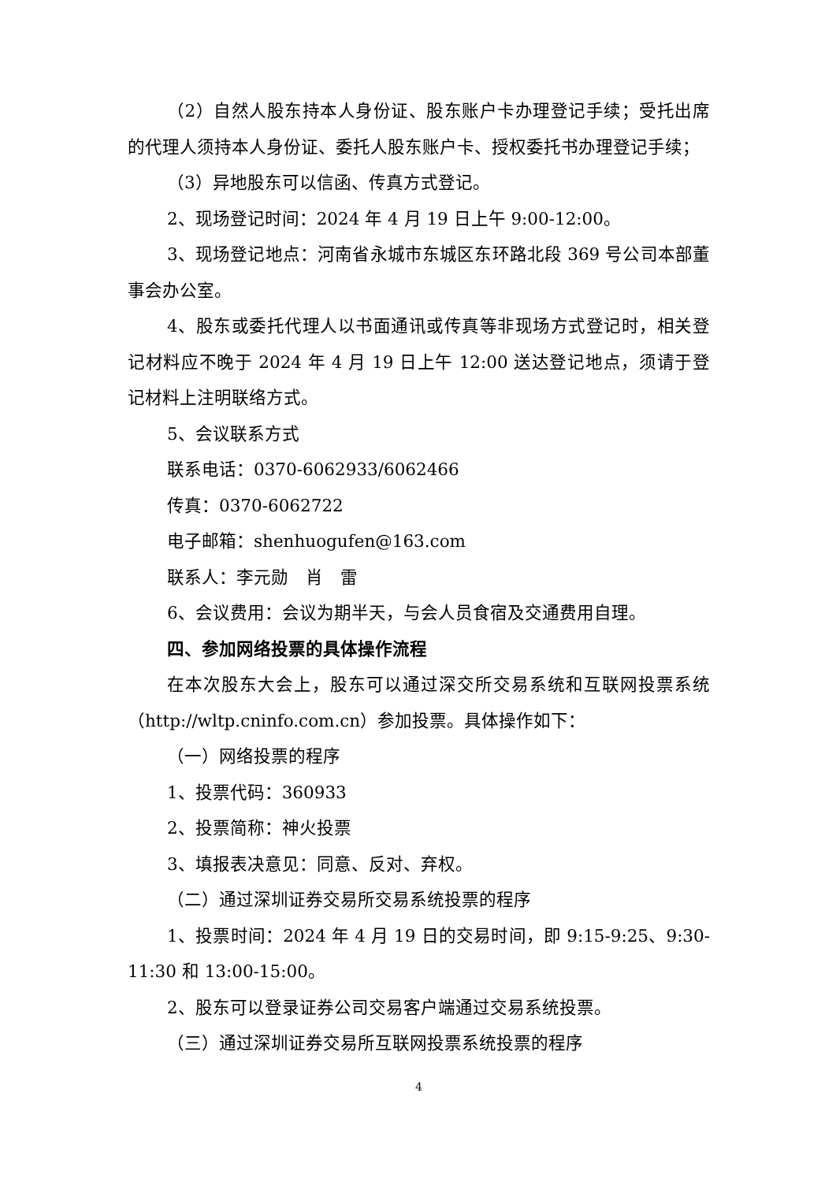（2）自然人股东持本人身份证、股东账户卡办理登记手续；受托出席的代理人须持本人身份证、委托人股东账户卡、授权委托书办理登记手续；
（3）异地股东可以信函、传真方式登记。
2、现场登记时间：2024 年 4 月 19 日上午 9:00-12:00。
3、现场登记地点：河南省永城市东城区东环路北段 369 号公司本部董事会办公室。
4、股东或委托代理人以书面通讯或传真等非现场方式登记时，相关登记材料应不晚于 2024 年 4 月 19 日上午 12:00 送达登记地点，须请于登记材料上注明联络方式。
5、会议联系方式
联系电话：0370-6062933/6062466
传真：0370-6062722
电子邮箱：shenhuogufen@163.com
联系人：李元勋　肖　雷
6、会议费用：会议为期半天，与会人员食宿及交通费用自理。
四、参加网络投票的具体操作流程
在本次股东大会上，股东可以通过深交所交易系统和互联网投票系统（http://wltp.cninfo.com.cn）参加投票。具体操作如下：
（一）网络投票的程序
1、投票代码：360933
2、投票简称：神火投票
3、填报表决意见：同意、反对、弃权。
（二）通过深圳证券交易所交易系统投票的程序
1、投票时间：2024 年 4 月 19 日的交易时间，即 9:15-9:25、9:30-11:30 和 13:00-15:00。
2、股东可以登录证券公司交易客户端通过交易系统投票。
（三）通过深圳证券交易所互联网投票系统投票的程序
4